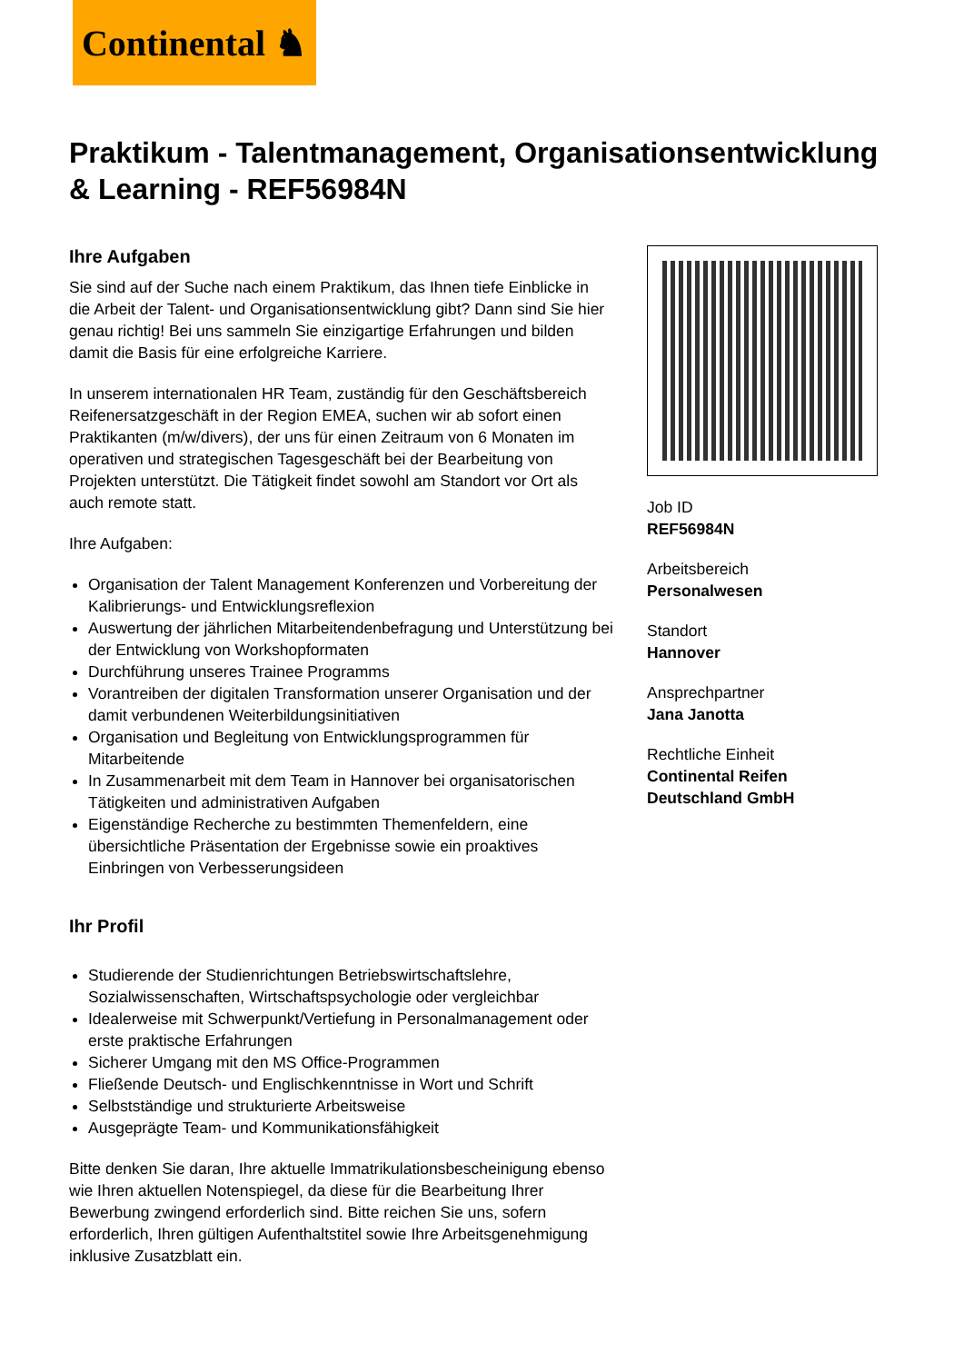Continental ♞
Praktikum - Talentmanagement, Organisationsentwicklung & Learning - REF56984N
Ihre Aufgaben
Sie sind auf der Suche nach einem Praktikum, das Ihnen tiefe Einblicke in die Arbeit der Talent- und Organisationsentwicklung gibt? Dann sind Sie hier genau richtig! Bei uns sammeln Sie einzigartige Erfahrungen und bilden damit die Basis für eine erfolgreiche Karriere.
In unserem internationalen HR Team, zuständig für den Geschäftsbereich Reifenersatzgeschäft in der Region EMEA, suchen wir ab sofort einen Praktikanten (m/w/divers), der uns für einen Zeitraum von 6 Monaten im operativen und strategischen Tagesgeschäft bei der Bearbeitung von Projekten unterstützt. Die Tätigkeit findet sowohl am Standort vor Ort als auch remote statt.
Ihre Aufgaben:
Organisation der Talent Management Konferenzen und Vorbereitung der Kalibrierungs- und Entwicklungsreflexion
Auswertung der jährlichen Mitarbeitendenbefragung und Unterstützung bei der Entwicklung von Workshopformaten
Durchführung unseres Trainee Programms
Vorantreiben der digitalen Transformation unserer Organisation und der damit verbundenen Weiterbildungsinitiativen
Organisation und Begleitung von Entwicklungsprogrammen für Mitarbeitende
In Zusammenarbeit mit dem Team in Hannover bei organisatorischen Tätigkeiten und administrativen Aufgaben
Eigenständige Recherche zu bestimmten Themenfeldern, eine übersichtliche Präsentation der Ergebnisse sowie ein proaktives Einbringen von Verbesserungsideen
Ihr Profil
Studierende der Studienrichtungen Betriebswirtschaftslehre, Sozialwissenschaften, Wirtschaftspsychologie oder vergleichbar
Idealerweise mit Schwerpunkt/Vertiefung in Personalmanagement oder erste praktische Erfahrungen
Sicherer Umgang mit den MS Office-Programmen
Fließende Deutsch- und Englischkenntnisse in Wort und Schrift
Selbstständige und strukturierte Arbeitsweise
Ausgeprägte Team- und Kommunikationsfähigkeit
Bitte denken Sie daran, Ihre aktuelle Immatrikulationsbescheinigung ebenso wie Ihren aktuellen Notenspiegel, da diese für die Bearbeitung Ihrer Bewerbung zwingend erforderlich sind. Bitte reichen Sie uns, sofern erforderlich, Ihren gültigen Aufenthaltstitel sowie Ihre Arbeitsgenehmigung inklusive Zusatzblatt ein.
Job ID
REF56984N
Arbeitsbereich
Personalwesen
Standort
Hannover
Ansprechpartner
Jana Janotta
Rechtliche Einheit
Continental Reifen Deutschland GmbH